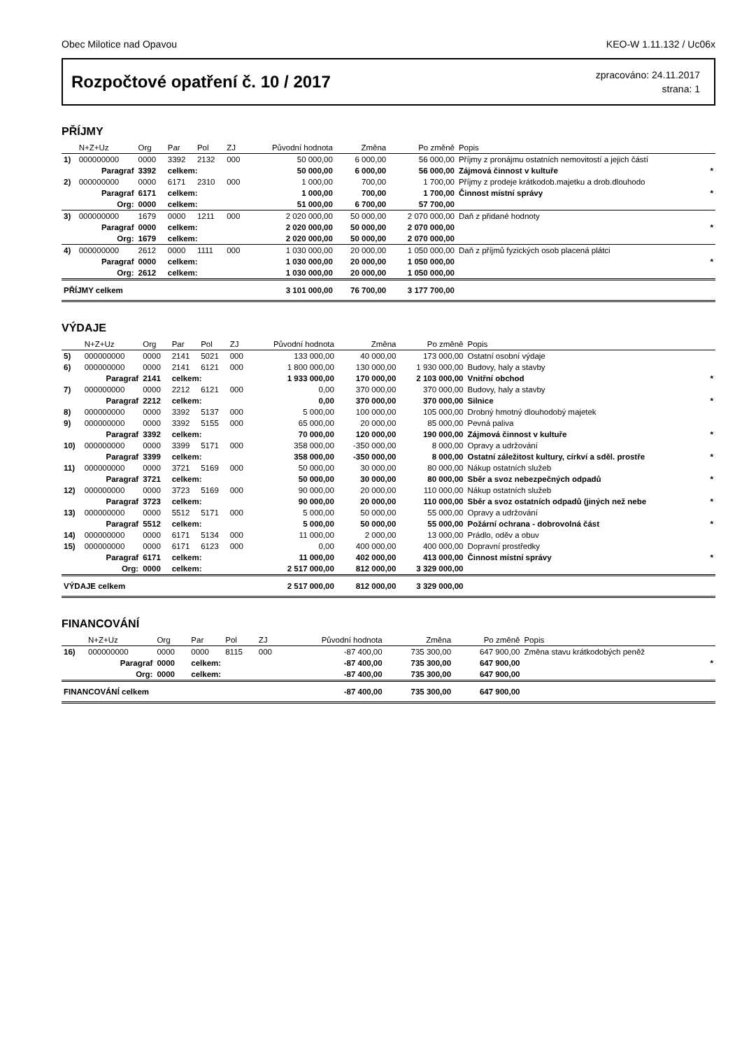Obec Milotice nad Opavou KEO-W 1.11.132 / Uc06x
Rozpočtové opatření č. 10 / 2017
zpracováno: 24.11.2017
strana: 1
PŘÍJMY
| | N+Z+Uz | Org | Par | Pol | ZJ | Původní hodnota | Změna | Po změně | Popis | |
| --- | --- | --- | --- | --- | --- | --- | --- | --- | --- | --- |
| 1) | 000000000 | 0000 | 3392 | 2132 | 000 | 50 000,00 | 6 000,00 | 56 000,00 | Příjmy z pronájmu ostatních nemovitostí a jejich částí | |
| | Paragraf | 3392 | celkem: | | | 50 000,00 | 6 000,00 | 56 000,00 | Zájmová činnost v kultuře | * |
| 2) | 000000000 | 0000 | 6171 | 2310 | 000 | 1 000,00 | 700,00 | 1 700,00 | Příjmy z prodeje krátkodob.majetku a drob.dlouhodo | |
| | Paragraf | 6171 | celkem: | | | 1 000,00 | 700,00 | 1 700,00 | Činnost místní správy | * |
| | Org: | 0000 | celkem: | | | 51 000,00 | 6 700,00 | 57 700,00 | | |
| 3) | 000000000 | 1679 | 0000 | 1211 | 000 | 2 020 000,00 | 50 000,00 | 2 070 000,00 | Daň z přidané hodnoty | |
| | Paragraf | 0000 | celkem: | | | 2 020 000,00 | 50 000,00 | 2 070 000,00 | | * |
| | Org: | 1679 | celkem: | | | 2 020 000,00 | 50 000,00 | 2 070 000,00 | | |
| 4) | 000000000 | 2612 | 0000 | 1111 | 000 | 1 030 000,00 | 20 000,00 | 1 050 000,00 | Daň z příjmů fyzických osob placená plátci | |
| | Paragraf | 0000 | celkem: | | | 1 030 000,00 | 20 000,00 | 1 050 000,00 | | * |
| | Org: | 2612 | celkem: | | | 1 030 000,00 | 20 000,00 | 1 050 000,00 | | |
| PŘÍJMY celkem | | | | | | 3 101 000,00 | 76 700,00 | 3 177 700,00 | | |
VÝDAJE
| | N+Z+Uz | Org | Par | Pol | ZJ | Původní hodnota | Změna | Po změně | Popis | |
| --- | --- | --- | --- | --- | --- | --- | --- | --- | --- | --- |
| 5) | 000000000 | 0000 | 2141 | 5021 | 000 | 133 000,00 | 40 000,00 | 173 000,00 | Ostatní osobní výdaje | |
| 6) | 000000000 | 0000 | 2141 | 6121 | 000 | 1 800 000,00 | 130 000,00 | 1 930 000,00 | Budovy, haly a stavby | |
| | Paragraf | 2141 | celkem: | | | 1 933 000,00 | 170 000,00 | 2 103 000,00 | Vnitřní obchod | * |
| 7) | 000000000 | 0000 | 2212 | 6121 | 000 | 0,00 | 370 000,00 | 370 000,00 | Budovy, haly a stavby | |
| | Paragraf | 2212 | celkem: | | | 0,00 | 370 000,00 | 370 000,00 | Silnice | * |
| 8) | 000000000 | 0000 | 3392 | 5137 | 000 | 5 000,00 | 100 000,00 | 105 000,00 | Drobný hmotný dlouhodobý majetek | |
| 9) | 000000000 | 0000 | 3392 | 5155 | 000 | 65 000,00 | 20 000,00 | 85 000,00 | Pevná paliva | |
| | Paragraf | 3392 | celkem: | | | 70 000,00 | 120 000,00 | 190 000,00 | Zájmová činnost v kultuře | * |
| 10) | 000000000 | 0000 | 3399 | 5171 | 000 | 358 000,00 | -350 000,00 | 8 000,00 | Opravy a udržování | |
| | Paragraf | 3399 | celkem: | | | 358 000,00 | -350 000,00 | 8 000,00 | Ostatní záležitost kultury, církví a sděl. prostře | * |
| 11) | 000000000 | 0000 | 3721 | 5169 | 000 | 50 000,00 | 30 000,00 | 80 000,00 | Nákup ostatních služeb | |
| | Paragraf | 3721 | celkem: | | | 50 000,00 | 30 000,00 | 80 000,00 | Sběr a svoz nebezpečných odpadů | * |
| 12) | 000000000 | 0000 | 3723 | 5169 | 000 | 90 000,00 | 20 000,00 | 110 000,00 | Nákup ostatních služeb | |
| | Paragraf | 3723 | celkem: | | | 90 000,00 | 20 000,00 | 110 000,00 | Sběr a svoz ostatních odpadů (jiných než nebe | * |
| 13) | 000000000 | 0000 | 5512 | 5171 | 000 | 5 000,00 | 50 000,00 | 55 000,00 | Opravy a udržování | |
| | Paragraf | 5512 | celkem: | | | 5 000,00 | 50 000,00 | 55 000,00 | Požární ochrana - dobrovolná část | * |
| 14) | 000000000 | 0000 | 6171 | 5134 | 000 | 11 000,00 | 2 000,00 | 13 000,00 | Prádlo, oděv a obuv | |
| 15) | 000000000 | 0000 | 6171 | 6123 | 000 | 0,00 | 400 000,00 | 400 000,00 | Dopravní prostředky | |
| | Paragraf | 6171 | celkem: | | | 11 000,00 | 402 000,00 | 413 000,00 | Činnost místní správy | * |
| | Org: | 0000 | celkem: | | | 2 517 000,00 | 812 000,00 | 3 329 000,00 | | |
| VÝDAJE celkem | | | | | | 2 517 000,00 | 812 000,00 | 3 329 000,00 | | |
FINANCOVÁNÍ
| | N+Z+Uz | Org | Par | Pol | ZJ | Původní hodnota | Změna | Po změně | Popis | |
| --- | --- | --- | --- | --- | --- | --- | --- | --- | --- | --- |
| 16) | 000000000 | 0000 | 0000 | 8115 | 000 | -87 400,00 | 735 300,00 | 647 900,00 | Změna stavu krátkodobých peněž | |
| | Paragraf | 0000 | celkem: | | | -87 400,00 | 735 300,00 | 647 900,00 | | * |
| | Org: | 0000 | celkem: | | | -87 400,00 | 735 300,00 | 647 900,00 | | |
| FINANCOVÁNÍ celkem | | | | | | -87 400,00 | 735 300,00 | 647 900,00 | | |